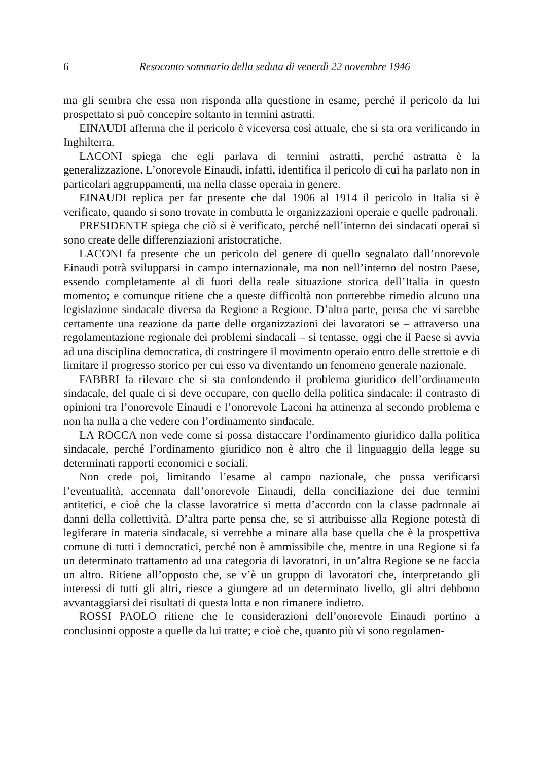6 Resoconto sommario della seduta di venerdì 22 novembre 1946
ma gli sembra che essa non risponda alla questione in esame, perché il pericolo da lui prospettato si può concepire soltanto in termini astratti.
EINAUDI afferma che il pericolo è viceversa così attuale, che si sta ora verificando in Inghilterra.
LACONI spiega che egli parlava di termini astratti, perché astratta è la generalizzazione. L’onorevole Einaudi, infatti, identifica il pericolo di cui ha parlato non in particolari aggruppamenti, ma nella classe operaia in genere.
EINAUDI replica per far presente che dal 1906 al 1914 il pericolo in Italia si è verificato, quando si sono trovate in combutta le organizzazioni operaie e quelle padronali.
PRESIDENTE spiega che ciò si è verificato, perché nell’interno dei sindacati operai si sono create delle differenziazioni aristocratiche.
LACONI fa presente che un pericolo del genere di quello segnalato dall’onorevole Einaudi potrà svilupparsi in campo internazionale, ma non nell’interno del nostro Paese, essendo completamente al di fuori della reale situazione storica dell’Italia in questo momento; e comunque ritiene che a queste difficoltà non porterebbe rimedio alcuno una legislazione sindacale diversa da Regione a Regione. D’altra parte, pensa che vi sarebbe certamente una reazione da parte delle organizzazioni dei lavoratori se – attraverso una regolamentazione regionale dei problemi sindacali – si tentasse, oggi che il Paese si avvia ad una disciplina democratica, di costringere il movimento operaio entro delle strettoie e di limitare il progresso storico per cui esso va diventando un fenomeno generale nazionale.
FABBRI fa rilevare che si sta confondendo il problema giuridico dell’ordinamento sindacale, del quale ci si deve occupare, con quello della politica sindacale: il contrasto di opinioni tra l’onorevole Einaudi e l’onorevole Laconi ha attinenza al secondo problema e non ha nulla a che vedere con l’ordinamento sindacale.
LA ROCCA non vede come si possa distaccare l’ordinamento giuridico dalla politica sindacale, perché l’ordinamento giuridico non è altro che il linguaggio della legge su determinati rapporti economici e sociali.
Non crede poi, limitando l’esame al campo nazionale, che possa verificarsi l’eventualità, accennata dall’onorevole Einaudi, della conciliazione dei due termini antitetici, e cioè che la classe lavoratrice si metta d’accordo con la classe padronale ai danni della collettività. D’altra parte pensa che, se si attribuisse alla Regione potestà di legiferare in materia sindacale, si verrebbe a minare alla base quella che è la prospettiva comune di tutti i democratici, perché non è ammissibile che, mentre in una Regione si fa un determinato trattamento ad una categoria di lavoratori, in un’altra Regione se ne faccia un altro. Ritiene all’opposto che, se v’è un gruppo di lavoratori che, interpretando gli interessi di tutti gli altri, riesce a giungere ad un determinato livello, gli altri debbono avvantaggiarsi dei risultati di questa lotta e non rimanere indietro.
ROSSI PAOLO ritiene che le considerazioni dell’onorevole Einaudi portino a conclusioni opposte a quelle da lui tratte; e cioè che, quanto più vi sono regolamen-